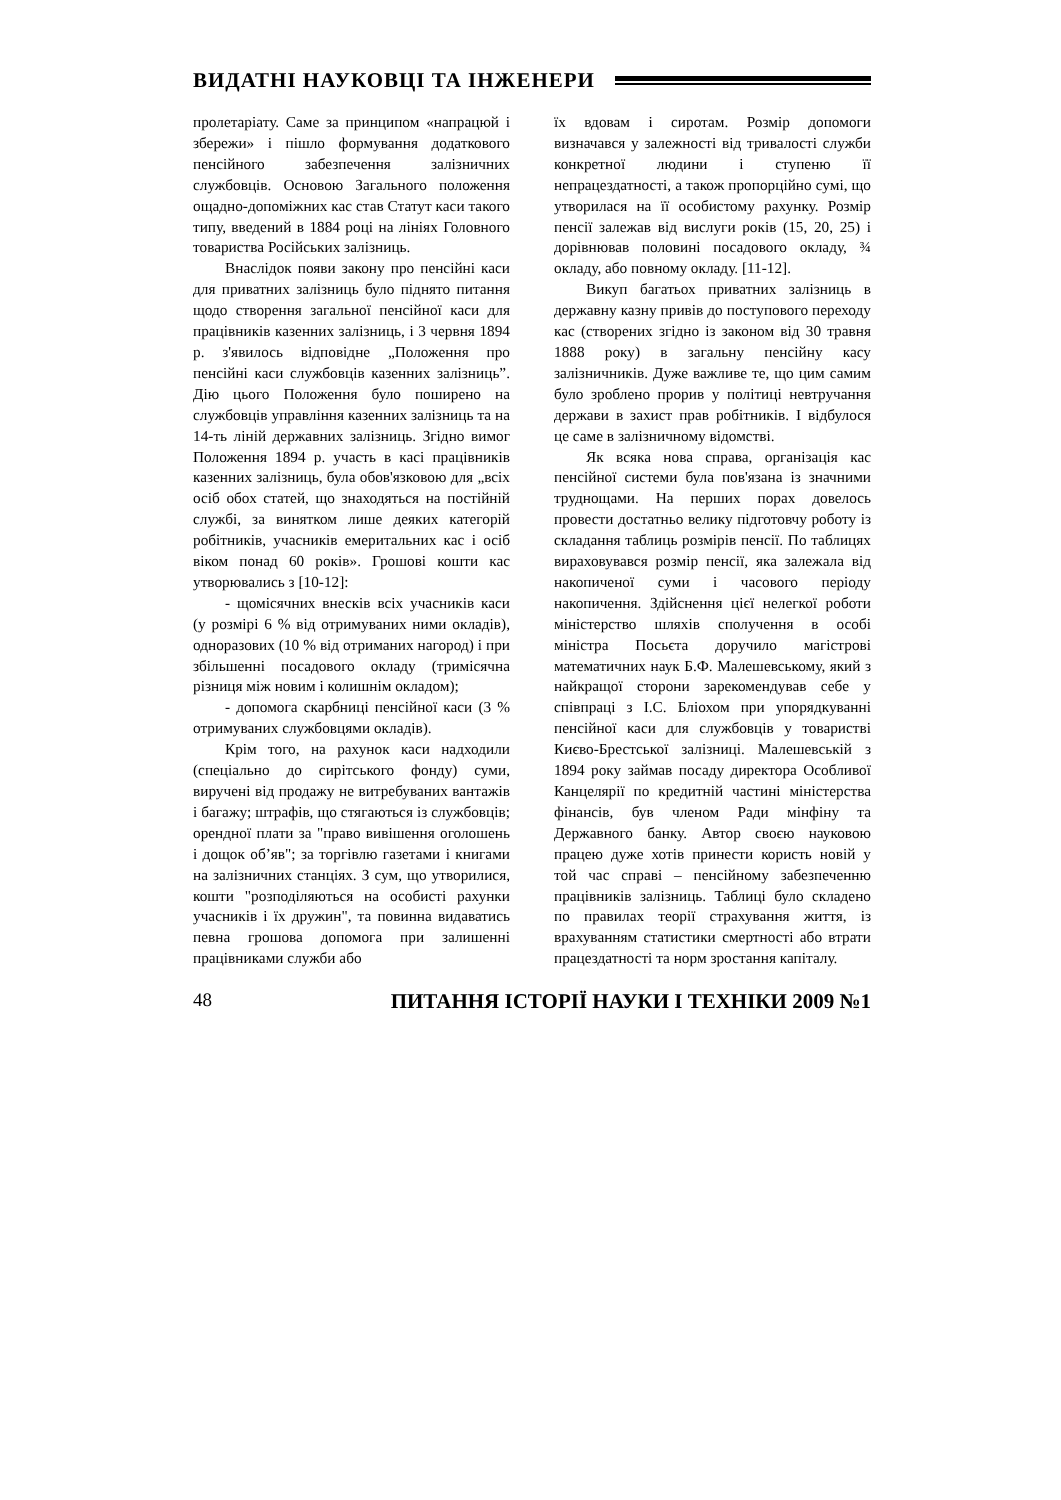ВИДАТНІ НАУКОВЦІ ТА ІНЖЕНЕРИ
пролетаріату. Саме за принципом «напрацюй і збережи» і пішло формування додаткового пенсійного забезпечення залізничних службовців. Основою Загального положення ощадно-допоміжних кас став Статут каси такого типу, введений в 1884 році на лініях Головного товариства Російських залізниць.
Внаслідок появи закону про пенсійні каси для приватних залізниць було піднято питання щодо створення загальної пенсійної каси для працівників казенних залізниць, і 3 червня 1894 р. з'явилось відповідне „Положення про пенсійні каси службовців казенних залізниць”. Дію цього Положення було поширено на службовців управління казенних залізниць та на 14-ть ліній державних залізниць. Згідно вимог Положення 1894 р. участь в касі працівників казенних залізниць, була обов'язковою для „всіх осіб обох статей, що знаходяться на постійній службі, за винятком лише деяких категорій робітників, учасників емеритальних кас і осіб віком понад 60 років». Грошові кошти кас утворювались з [10-12]:
- щомісячних внесків всіх учасників каси (у розмірі 6 % від отримуваних ними окладів), одноразових (10 % від отриманих нагород) і при збільшенні посадового окладу (тримісячна різниця між новим і колишнім окладом);
- допомога скарбниці пенсійної каси (3 % отримуваних службовцями окладів).
Крім того, на рахунок каси надходили (спеціально до сирітського фонду) суми, виручені від продажу не витребуваних вантажів і багажу; штрафів, що стягаються із службовців; орендної плати за "право вивішення оголошень і дощок об’яв"; за торгівлю газетами і книгами на залізничних станціях. З сум, що утворилися, кошти "розподіляються на особисті рахунки учасників і їх дружин", та повинна видаватись певна грошова допомога при залишенні працівниками служби або
їх вдовам і сиротам. Розмір допомоги визначався у залежності від тривалості служби конкретної людини і ступеню її непрацездатності, а також пропорційно сумі, що утворилася на її особистому рахунку. Розмір пенсії залежав від вислуги років (15, 20, 25) і дорівнював половині посадового окладу, ¾ окладу, або повному окладу. [11-12].
Викуп багатьох приватних залізниць в державну казну привів до поступового переходу кас (створених згідно із законом від 30 травня 1888 року) в загальну пенсійну касу залізничників. Дуже важливе те, що цим самим було зроблено прорив у політиці невтручання держави в захист прав робітників. І відбулося це саме в залізничному відомстві.
Як всяка нова справа, організація кас пенсійної системи була пов'язана із значними труднощами. На перших порах довелось провести достатньо велику підготовчу роботу із складання таблиць розмірів пенсії. По таблицях вираховувався розмір пенсії, яка залежала від накопиченої суми і часового періоду накопичення. Здійснення цієї нелегкої роботи міністерство шляхів сполучення в особі міністра Посьєта доручило магістрові математичних наук Б.Ф. Малешевському, який з найкращої сторони зарекомендував себе у співпраці з І.С. Бліохом при упорядкуванні пенсійної каси для службовців у товаристві Києво-Брестської залізниці. Малешевській з 1894 року займав посаду директора Особливої Канцелярії по кредитній частині міністерства фінансів, був членом Ради мінфіну та Державного банку. Автор своєю науковою працею дуже хотів принести користь новій у той час справі – пенсійному забезпеченню працівників залізниць. Таблиці було складено по правилах теорії страхування життя, із врахуванням статистики смертності або втрати працездатності та норм зростання капіталу.
48 ПИТАННЯ ІСТОРІЇ НАУКИ І ТЕХНІКИ 2009 №1